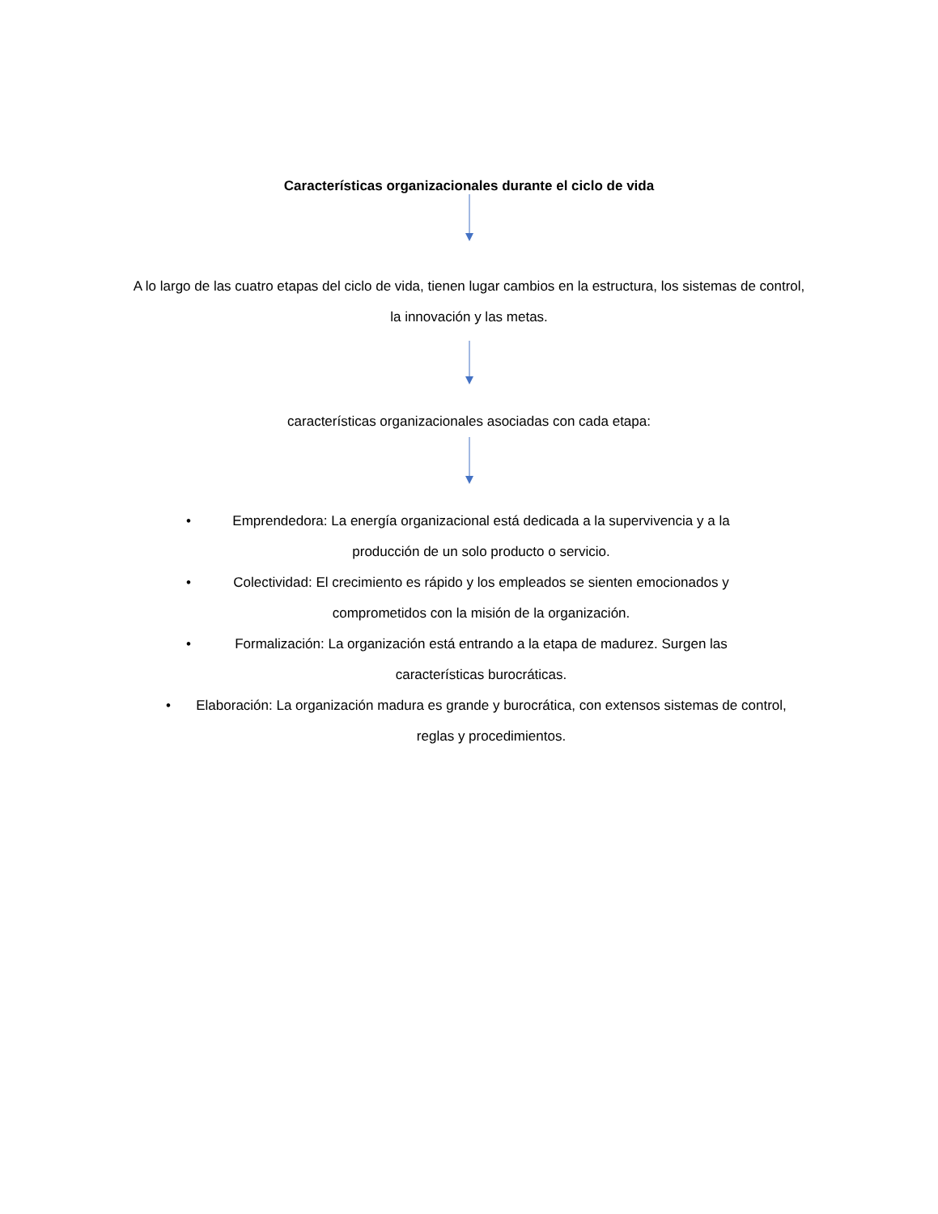Características organizacionales durante el ciclo de vida
A lo largo de las cuatro etapas del ciclo de vida, tienen lugar cambios en la estructura, los sistemas de control, la innovación y las metas.
características organizacionales asociadas con cada etapa:
• Emprendedora: La energía organizacional está dedicada a la supervivencia y a la producción de un solo producto o servicio.
• Colectividad: El crecimiento es rápido y los empleados se sienten emocionados y comprometidos con la misión de la organización.
• Formalización: La organización está entrando a la etapa de madurez. Surgen las características burocráticas.
• Elaboración: La organización madura es grande y burocrática, con extensos sistemas de control, reglas y procedimientos.